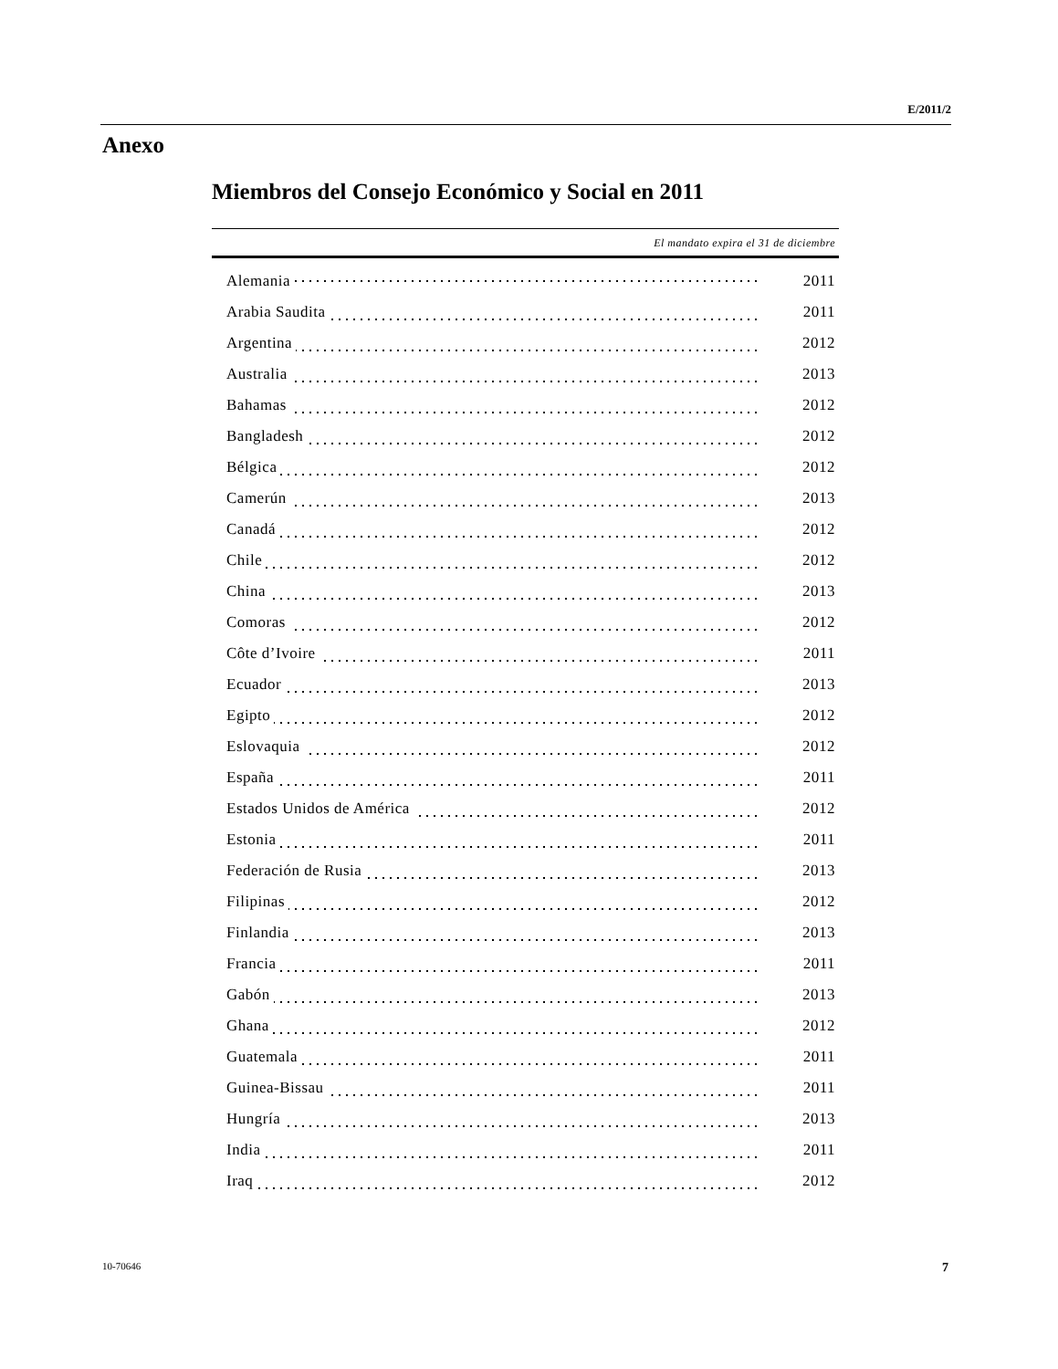E/2011/2
Anexo
Miembros del Consejo Económico y Social en 2011
| El mandato expira el 31 de diciembre | |
| --- | --- |
| Alemania | 2011 |
| Arabia Saudita | 2011 |
| Argentina | 2012 |
| Australia | 2013 |
| Bahamas | 2012 |
| Bangladesh | 2012 |
| Bélgica | 2012 |
| Camerún | 2013 |
| Canadá | 2012 |
| Chile | 2012 |
| China | 2013 |
| Comoras | 2012 |
| Côte d’Ivoire | 2011 |
| Ecuador | 2013 |
| Egipto | 2012 |
| Eslovaquia | 2012 |
| España | 2011 |
| Estados Unidos de América | 2012 |
| Estonia | 2011 |
| Federación de Rusia | 2013 |
| Filipinas | 2012 |
| Finlandia | 2013 |
| Francia | 2011 |
| Gabón | 2013 |
| Ghana | 2012 |
| Guatemala | 2011 |
| Guinea-Bissau | 2011 |
| Hungría | 2013 |
| India | 2011 |
| Iraq | 2012 |
10-70646 7